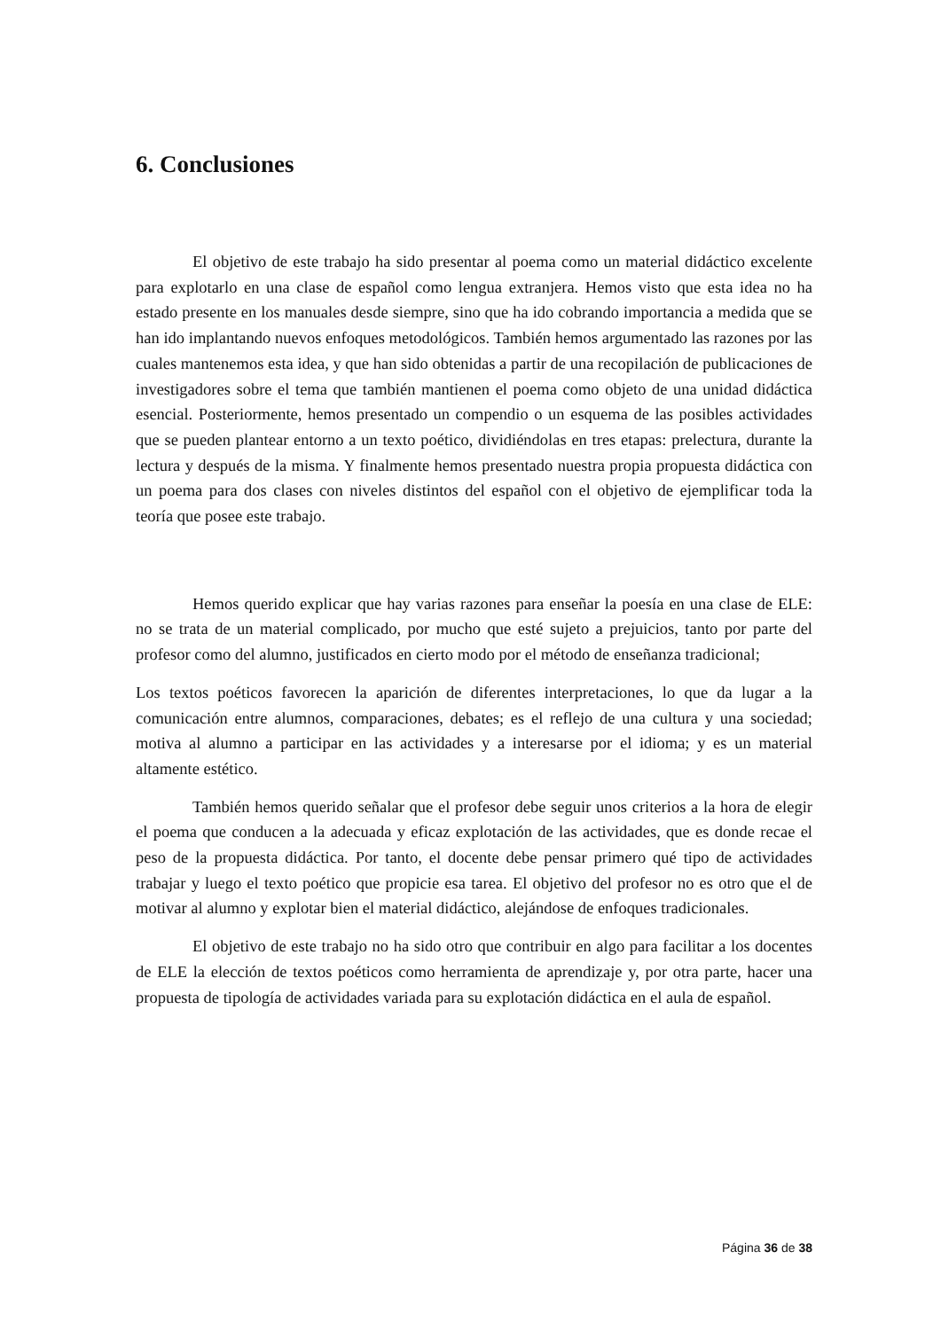6. Conclusiones
El objetivo de este trabajo ha sido presentar al poema como un material didáctico excelente para explotarlo en una clase de español como lengua extranjera. Hemos visto que esta idea no ha estado presente en los manuales desde siempre, sino que ha ido cobrando importancia a medida que se han ido implantando nuevos enfoques metodológicos. También hemos argumentado las razones por las cuales mantenemos esta idea, y que han sido obtenidas a partir de una recopilación de publicaciones de investigadores sobre el tema que también mantienen el poema como objeto de una unidad didáctica esencial. Posteriormente, hemos presentado un compendio o un esquema de las posibles actividades que se pueden plantear entorno a un texto poético, dividiéndolas en tres etapas: prelectura, durante la lectura y después de la misma. Y finalmente hemos presentado nuestra propia propuesta didáctica con un poema para dos clases con niveles distintos del español con el objetivo de ejemplificar toda la teoría que posee este trabajo.
Hemos querido explicar que hay varias razones para enseñar la poesía en una clase de ELE: no se trata de un material complicado, por mucho que esté sujeto a prejuicios, tanto por parte del profesor como del alumno, justificados en cierto modo por el método de enseñanza tradicional;
Los textos poéticos favorecen la aparición de diferentes interpretaciones, lo que da lugar a la comunicación entre alumnos, comparaciones, debates; es el reflejo de una cultura y una sociedad; motiva al alumno a participar en las actividades y a interesarse por el idioma; y es un material altamente estético.
También hemos querido señalar que el profesor debe seguir unos criterios a la hora de elegir el poema que conducen a la adecuada y eficaz explotación de las actividades, que es donde recae el peso de la propuesta didáctica. Por tanto, el docente debe pensar primero qué tipo de actividades trabajar y luego el texto poético que propicie esa tarea. El objetivo del profesor no es otro que el de motivar al alumno y explotar bien el material didáctico, alejándose de enfoques tradicionales.
El objetivo de este trabajo no ha sido otro que contribuir en algo para facilitar a los docentes de ELE la elección de textos poéticos como herramienta de aprendizaje y, por otra parte, hacer una propuesta de tipología de actividades variada para su explotación didáctica en el aula de español.
Página 36 de 38